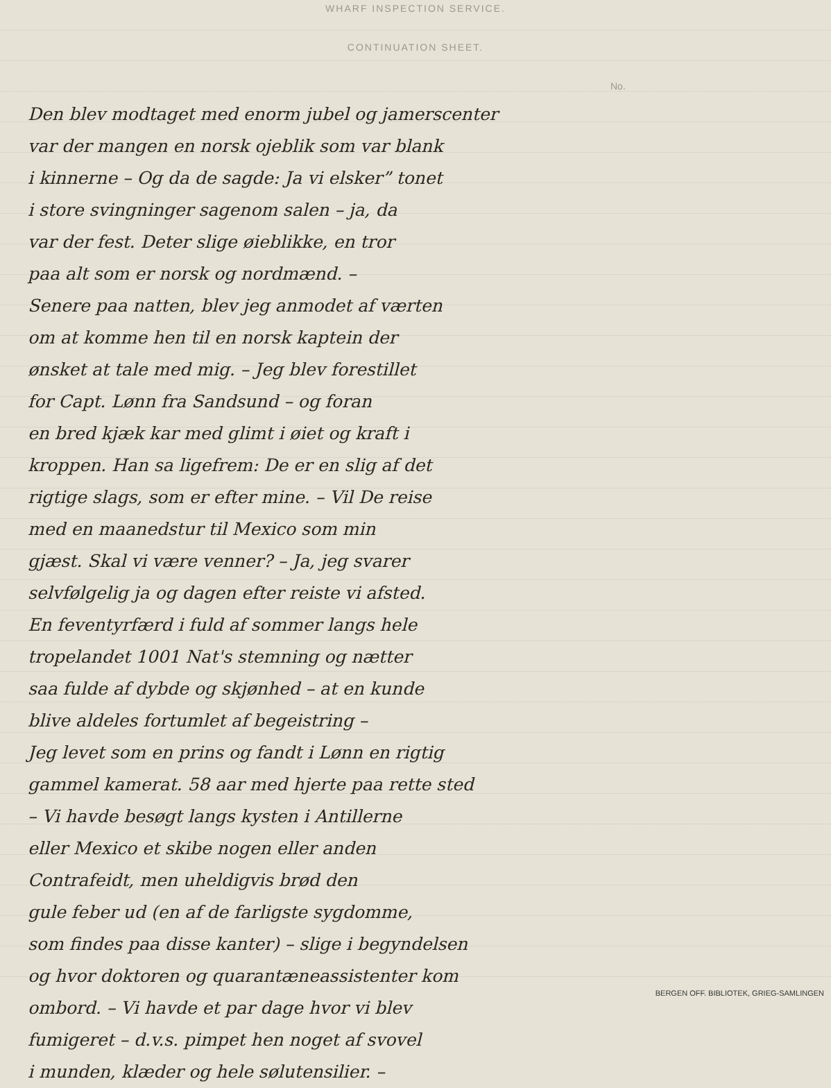WHARF INSPECTION SERVICE.
CONTINUATION SHEET.
No.
Den blev modtaget med enorm jubel og jamerscenter
var der mangen en norsk ojeblik som var blank
i kinnerne – Og da de sagde: Ja vi elsker” tonet
i store svingninger sagenom salen – ja, da
var der fest. Deter slige øieblikke, en tror
paa alt som er norsk og nordmænd. –
Senere paa natten, blev jeg anmodet af værten
om at komme hen til en norsk kaptein der
ønsket at tale med mig. – Jeg blev forestillet
for Capt. Lønn fra Sandsund – og foran
en bred kjæk kar med glimt i øiet og kraft i
kroppen. Han sa ligefrem: De er en slig af det
rigtige slags, som er efter mine. – Vil De reise
med en maanedstur til Mexico som min
gjæst. Skal vi være venner? – Ja, jeg svarer
selvfølgelig ja og dagen efter reiste vi afsted.
En feventyrfærd i fuld af sommer langs hele
tropelandet 1001 Nat's stemning og nætter
saa fulde af dybde og skjønhed – at en kunde
blive aldeles fortumlet af begeistring –
Jeg levet som en prins og fandt i Lønn en rigtig
gammel kamerat. 58 aar med hjerte paa rette sted
– Vi havde besøgt langs kysten i Antillerne
eller Mexico et skibe nogen eller anden
Contrafeidt, men uheldigvis brød den
gule feber ud (en af de farligste sygdomme,
som findes paa disse kanter) – slige i begyndelsen
og hvor doktoren og quarantæneassistenter kom
ombord. – Vi havde et par dage hvor vi blev
fumigeret – d.v.s. pimpet hen noget af svovel
i munden, klæder og hele sølutensilier. –
BERGEN OFF. BIBLIOTEK, GRIEG-SAMLINGEN